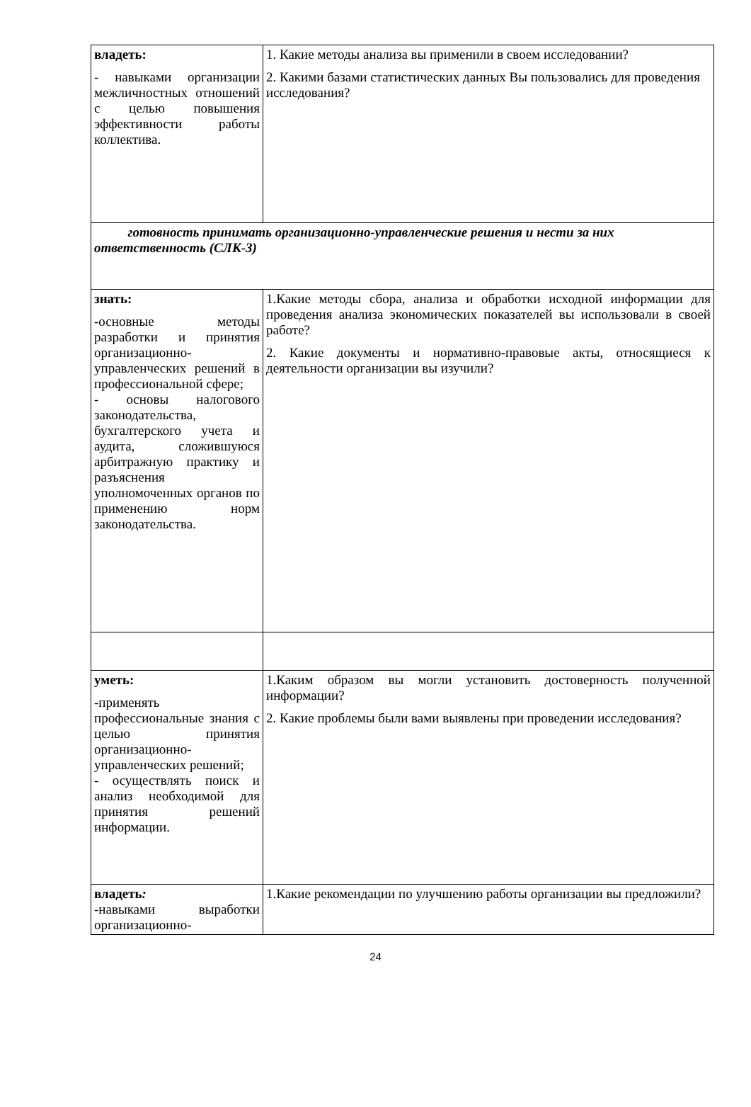| владеть: - навыками организации межличностных отношений с целью повышения эффективности работы коллектива. | 1. Какие методы анализа вы применили в своем исследовании? 2. Какими базами статистических данных Вы пользовались для проведения исследования? |
| готовность принимать организационно-управленческие решения и нести за них ответственность (СЛК-3) | |
| знать: -основные методы разработки и принятия организационно-управленческих решений в профессиональной сфере; - основы налогового законодательства, бухгалтерского учета и аудита, сложившуюся арбитражную практику и разъяснения уполномоченных органов по применению норм законодательства. | 1.Какие методы сбора, анализа и обработки исходной информации для проведения анализа экономических показателей вы использовали в своей работе? 2. Какие документы и нормативно-правовые акты, относящиеся к деятельности организации вы изучили? |
| уметь: -применять профессиональные знания с целью принятия организационно-управленческих решений; - осуществлять поиск и анализ необходимой для принятия решений информации. | 1.Каким образом вы могли установить достоверность полученной информации? 2. Какие проблемы были вами выявлены при проведении исследования? |
| владеть : -навыками выработки организационно- | 1.Какие рекомендации по улучшению работы организации вы предложили? |
24